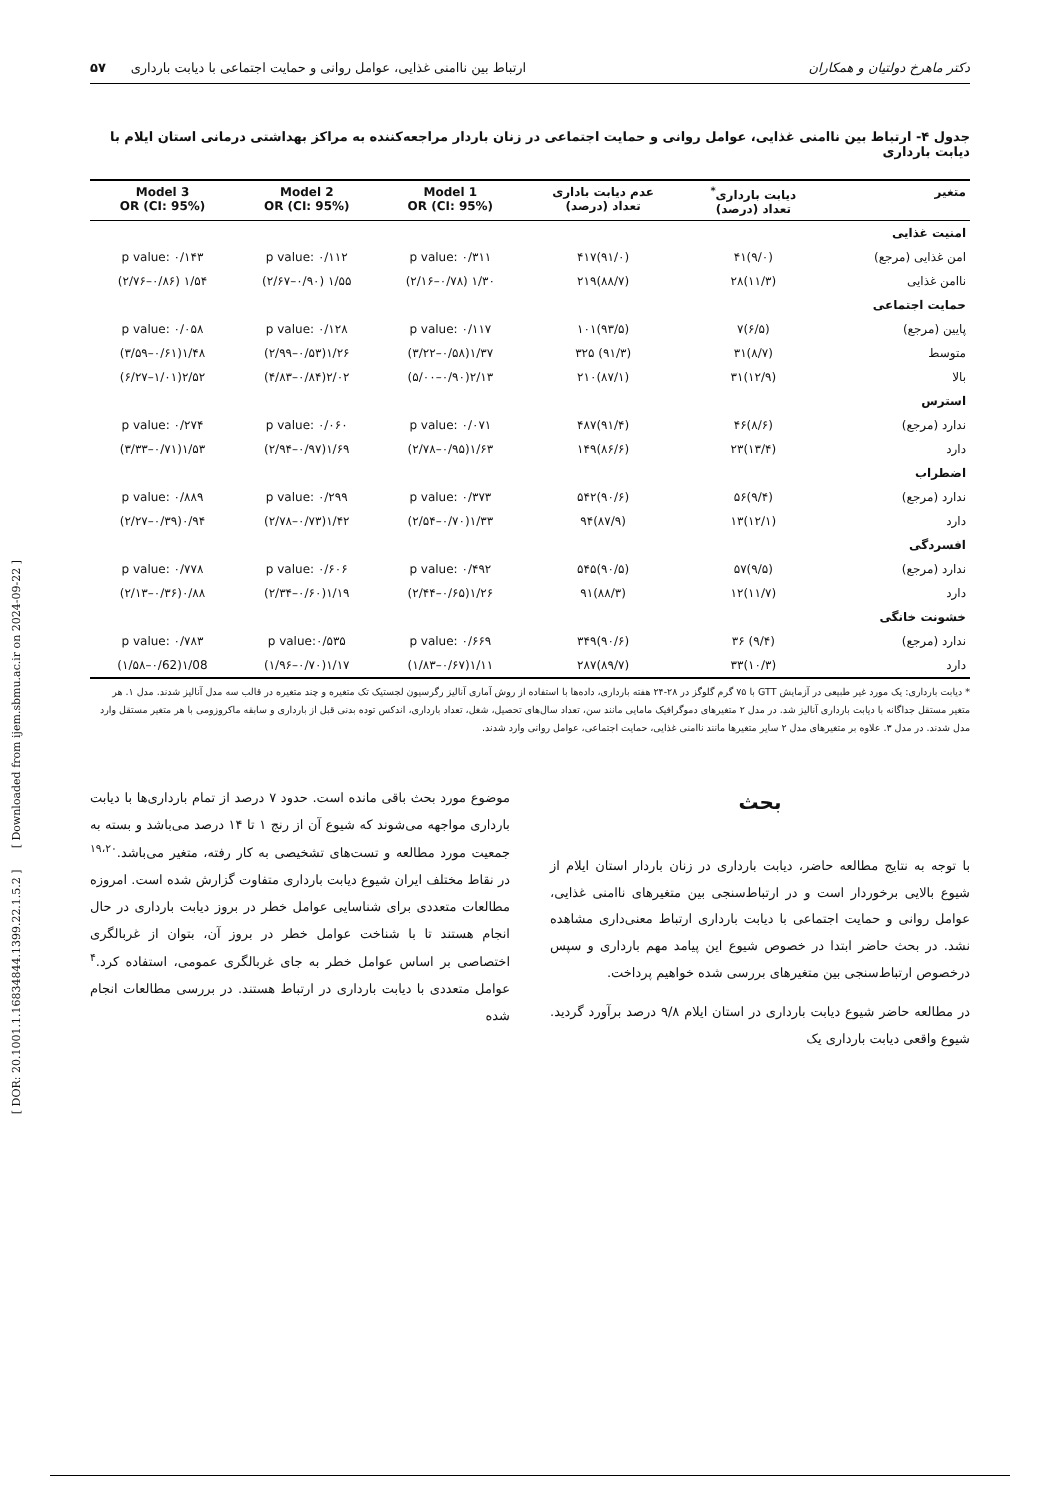[ DOR: 20.1001.1.16834844.1399.22.1.5.2 ] [ Downloaded from ijem.sbmu.ac.ir on 2024-09-22 ]
دکتر ماهرخ دولتیان و همکاران ارتباط بین ناامنی غذایی، عوامل روانی و حمایت اجتماعی با دیابت بارداری ۵۷
جدول ۴- ارتباط بین ناامنی غذایی، عوامل روانی و حمایت اجتماعی در زنان باردار مراجعه‌کننده به مراکز بهداشتی درمانی استان ایلام با دیابت بارداری
| متغیر | دیابت بارداری<sup>*</sup> تعداد (درصد) | عدم دیابت باداری تعداد (درصد) | Model 1 OR (CI: 95%) | Model 2 OR (CI: 95%) | Model 3 OR (CI: 95%) |
| --- | --- | --- | --- | --- | --- |
| امنیت غذایی | | | | | |
| امن غذایی (مرجع) | (۹/۰)۴۱ | (۹۱/۰)۴۱۷ | p value: ۰/۳۱۱ | p value: ۰/۱۱۲ | p value: ۰/۱۴۳ |
| ناامن غذایی | (۱۱/۳)۲۸ | (۸۸/۷)۲۱۹ | ۱/۳۰ (۰/۷۸–۲/۱۶) | ۱/۵۵ (۰/۹۰–۲/۶۷) | ۱/۵۴ (۰/۸۶–۲/۷۶) |
| حمایت اجتماعی | | | | | |
| پایین (مرجع) | (۶/۵)۷ | (۹۳/۵)۱۰۱ | p value: ۰/۱۱۷ | p value: ۰/۱۲۸ | p value: ۰/۰۵۸ |
| متوسط | (۸/۷)۳۱ | (۹۱/۳) ۳۲۵ | ۱/۳۷(۰/۵۸–۳/۲۲) | ۱/۲۶(۰/۵۳–۲/۹۹) | ۱/۴۸(۰/۶۱–۳/۵۹) |
| بالا | (۱۲/۹)۳۱ | (۸۷/۱)۲۱۰ | ۲/۱۳(۰/۹۰–۵/۰۰) | ۲/۰۲(۰/۸۴–۴/۸۳) | ۲/۵۲(۱/۰۱–۶/۲۷) |
| استرس | | | | | |
| ندارد (مرجع) | (۸/۶)۴۶ | (۹۱/۴)۴۸۷ | p value: ۰/۰۷۱ | p value: ۰/۰۶۰ | p value: ۰/۲۷۴ |
| دارد | (۱۳/۴)۲۳ | (۸۶/۶)۱۴۹ | ۱/۶۳(۰/۹۵–۲/۷۸) | ۱/۶۹(۰/۹۷–۲/۹۴) | ۱/۵۳(۰/۷۱–۳/۳۳) |
| اضطراب | | | | | |
| ندارد (مرجع) | (۹/۴)۵۶ | (۹۰/۶)۵۴۲ | p value: ۰/۳۷۳ | p value: ۰/۲۹۹ | p value: ۰/۸۸۹ |
| دارد | (۱۲/۱)۱۳ | (۸۷/۹)۹۴ | ۱/۳۳(۰/۷۰–۲/۵۴) | ۱/۴۲(۰/۷۳–۲/۷۸) | ۰/۹۴(۰/۳۹–۲/۲۷) |
| افسردگی | | | | | |
| ندارد (مرجع) | (۹/۵)۵۷ | (۹۰/۵)۵۴۵ | p value: ۰/۴۹۲ | p value: ۰/۶۰۶ | p value: ۰/۷۷۸ |
| دارد | (۱۱/۷)۱۲ | (۸۸/۳)۹۱ | ۱/۲۶(۰/۶۵–۲/۴۴) | ۱/۱۹(۰/۶۰–۲/۳۴) | ۰/۸۸(۰/۳۶–۲/۱۳) |
| خشونت خانگی | | | | | |
| ندارد (مرجع) | (۹/۴) ۳۶ | (۹۰/۶)۳۴۹ | p value: ۰/۶۶۹ | p value:۰/۵۳۵ | p value: ۰/۷۸۳ |
| دارد | (۱۰/۳)۳۳ | (۸۹/۷)۲۸۷ | ۱/۱۱(۰/۶۷–۱/۸۳) | ۱/۱۷(۰/۷۰–۱/۹۶) | ۱/08(۰/62–۱/۵۸) |
* دیابت بارداری: یک مورد غیر طبیعی در آزمایش GTT با ۷۵ گرم گلوگز در ۲۸-۲۴ هفته بارداری، داده‌ها با استفاده از روش آماری آنالیز رگرسیون لجستیک تک متغیره و چند متغیره در قالب سه مدل آنالیز شدند. مدل ۱. هر متغیر مستقل جداگانه با دیابت بارداری آنالیز شد. در مدل ۲ متغیرهای دموگرافیک مامایی مانند سن، تعداد سال‌های تحصیل، شغل، تعداد بارداری، اندکس توده بدنی قبل از بارداری و سابقه ماکروزومی با هر متغیر مستقل وارد مدل شدند. در مدل ۳. علاوه بر متغیرهای مدل ۲ سایر متغیرها مانند ناامنی غذایی، حمایت اجتماعی، عوامل روانی وارد شدند.
بحث
با توجه به نتایج مطالعه حاضر، دیابت بارداری در زنان باردار استان ایلام از شیوع بالایی برخوردار است و در ارتباط‌سنجی بین متغیرهای ناامنی غذایی، عوامل روانی و حمایت اجتماعی با دیابت بارداری ارتباط معنی‌داری مشاهده نشد. در بحث حاضر ابتدا در خصوص شیوع این پیامد مهم بارداری و سپس درخصوص ارتباط‌سنجی بین متغیرهای بررسی شده خواهیم پرداخت.
در مطالعه حاضر شیوع دیابت بارداری در استان ایلام ۹/۸ درصد برآورد گردید. شیوع واقعی دیابت بارداری یک
موضوع مورد بحث باقی مانده است. حدود ۷ درصد از تمام بارداری‌ها با دیابت بارداری مواجهه می‌شوند که شیوع آن از رنج ۱ تا ۱۴ درصد می‌باشد و بسته به جمعیت مورد مطالعه و تست‌های تشخیصی به کار رفته، متغیر می‌باشد.<sup>۱۹،۲۰</sup> در نقاط مختلف ایران شیوع دیابت بارداری متفاوت گزارش شده است. امروزه مطالعات متعددی برای شناسایی عوامل خطر در بروز دیابت بارداری در حال انجام هستند تا با شناخت عوامل خطر در بروز آن، بتوان از غربالگری اختصاصی بر اساس عوامل خطر به جای غربالگری عمومی، استفاده کرد.<sup>۴</sup> عوامل متعددی با دیابت بارداری در ارتباط هستند. در بررسی مطالعات انجام شده